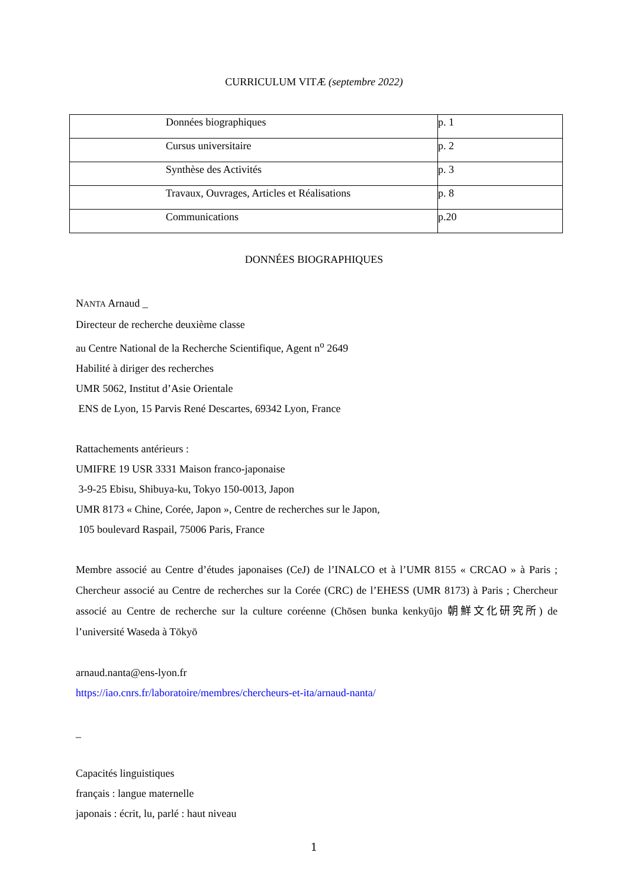CURRICULUM VITÆ (septembre 2022)
| Données biographiques | p. 1 |
| Cursus universitaire | p. 2 |
| Synthèse des Activités | p. 3 |
| Travaux, Ouvrages, Articles et Réalisations | p. 8 |
| Communications | p.20 |
DONNÉES BIOGRAPHIQUES
NANTA Arnaud _
Directeur de recherche deuxième classe
au Centre National de la Recherche Scientifique, Agent n<sup>o</sup> 2649
Habilité à diriger des recherches
UMR 5062, Institut d’Asie Orientale
ENS de Lyon, 15 Parvis René Descartes, 69342 Lyon, France
Rattachements antérieurs :
UMIFRE 19 USR 3331 Maison franco-japonaise
3-9-25 Ebisu, Shibuya-ku, Tokyo 150-0013, Japon
UMR 8173 « Chine, Corée, Japon », Centre de recherches sur le Japon,
105 boulevard Raspail, 75006 Paris, France
Membre associé au Centre d’études japonaises (CeJ) de l’INALCO et à l’UMR 8155 « CRCAO » à Paris ; Chercheur associé au Centre de recherches sur la Corée (CRC) de l’EHESS (UMR 8173) à Paris ; Chercheur associé au Centre de recherche sur la culture coréenne (Chōsen bunka kenkyūjo 朝鮮文化研究所) de l’université Waseda à Tōkyō
arnaud.nanta@ens-lyon.fr
https://iao.cnrs.fr/laboratoire/membres/chercheurs-et-ita/arnaud-nanta/
_
Capacités linguistiques
français : langue maternelle
japonais : écrit, lu, parlé : haut niveau
1